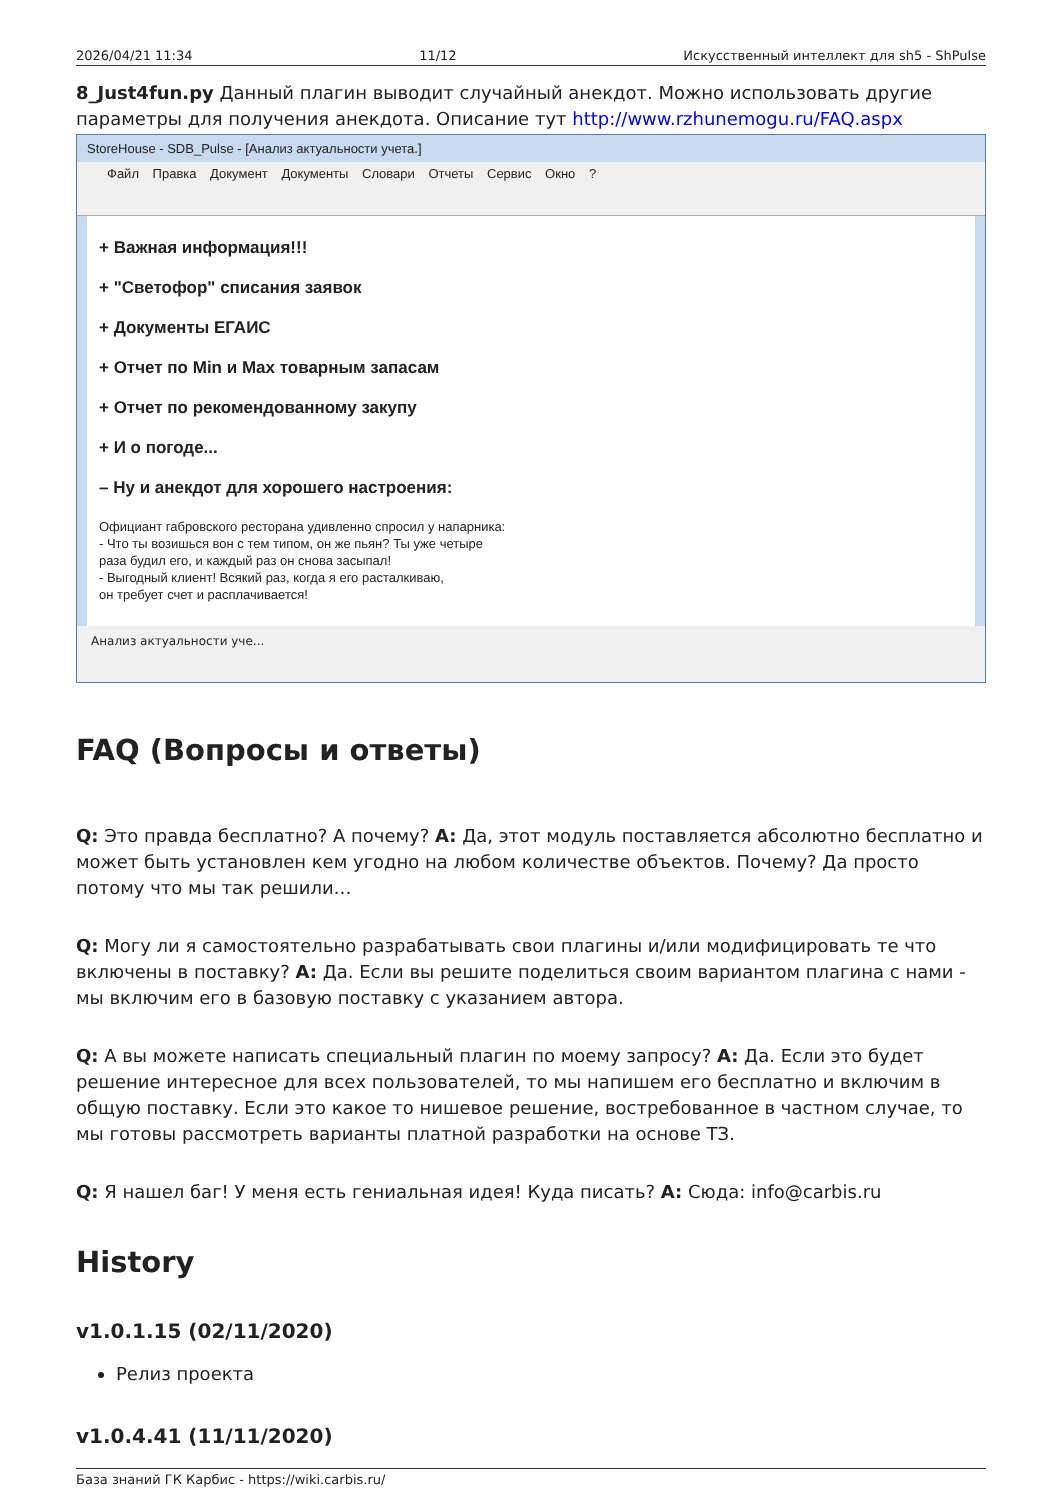2026/04/21 11:34 11/12 Искусственный интеллект для sh5 - ShPulse
8_Just4fun.py Данный плагин выводит случайный анекдот. Можно использовать другие параметры для получения анекдота. Описание тут http://www.rzhunemogu.ru/FAQ.aspx
StoreHouse - SDB_Pulse - [Анализ актуальности учета.]
Файл Правка Документ Документы Словари Отчеты Сервис Окно ?
+ Важная информация!!!
+ "Светофор" списания заявок
+ Документы ЕГАИС
+ Отчет по Min и Max товарным запасам
+ Отчет по рекомендованному закупу
+ И о погоде...
– Ну и анекдот для хорошего настроения:
Официант габровского ресторана удивленно спросил у напарника:
- Что ты возишься вон с тем типом, он же пьян? Ты уже четыре
раза будил его, и каждый раз он снова засыпал!
- Выгодный клиент! Всякий раз, когда я его расталкиваю,
он требует счет и расплачивается!
Анализ актуальности уче...
FAQ (Вопросы и ответы)
Q: Это правда бесплатно? А почему? A: Да, этот модуль поставляется абсолютно бесплатно и может быть установлен кем угодно на любом количестве объектов. Почему? Да просто потому что мы так решили…
Q: Могу ли я самостоятельно разрабатывать свои плагины и/или модифицировать те что включены в поставку? A: Да. Если вы решите поделиться своим вариантом плагина с нами - мы включим его в базовую поставку с указанием автора.
Q: А вы можете написать специальный плагин по моему запросу? A: Да. Если это будет решение интересное для всех пользователей, то мы напишем его бесплатно и включим в общую поставку. Если это какое то нишевое решение, востребованное в частном случае, то мы готовы рассмотреть варианты платной разработки на основе ТЗ.
Q: Я нашел баг! У меня есть гениальная идея! Куда писать? A: Сюда: info@carbis.ru
History
v1.0.1.15 (02/11/2020)
Релиз проекта
v1.0.4.41 (11/11/2020)
База знаний ГК Карбис - https://wiki.carbis.ru/